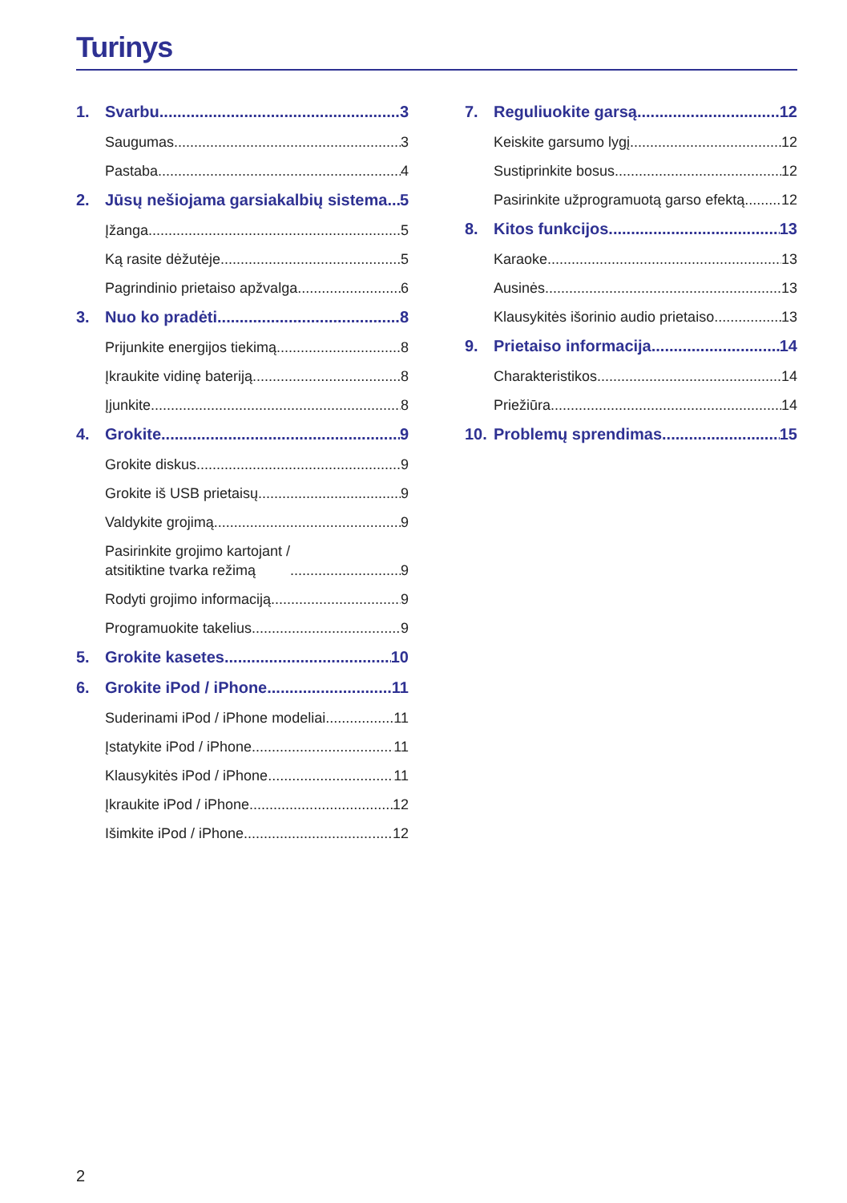Turinys
1. Svarbu 3
Saugumas 3
Pastaba 4
2. Jūsų nešiojama garsiakalbių sistema 5
Įžanga 5
Ką rasite dėžutėje 5
Pagrindinio prietaiso apžvalga 6
3. Nuo ko pradėti 8
Prijunkite energijos tiekimą 8
Įkraukite vidinę bateriją 8
Įjunkite 8
4. Grokite 9
Grokite diskus 9
Grokite iš USB prietaisų 9
Valdykite grojimą 9
Pasirinkite grojimo kartojant /
atsitiktine tvarka režimą 9
Rodyti grojimo informaciją 9
Programuokite takelius 9
5. Grokite kasetes 10
6. Grokite iPod / iPhone 11
Suderinami iPod / iPhone modeliai 11
Įstatykite iPod / iPhone 11
Klausykitės iPod / iPhone 11
Įkraukite iPod / iPhone 12
Išimkite iPod / iPhone 12
7. Reguliuokite garsą 12
Keiskite garsumo lygį 12
Sustiprinkite bosus 12
Pasirinkite užprogramuotą garso efektą 12
8. Kitos funkcijos 13
Karaoke 13
Ausinės 13
Klausykitės išorinio audio prietaiso 13
9. Prietaiso informacija 14
Charakteristikos 14
Priežiūra 14
10. Problemų sprendimas 15
2